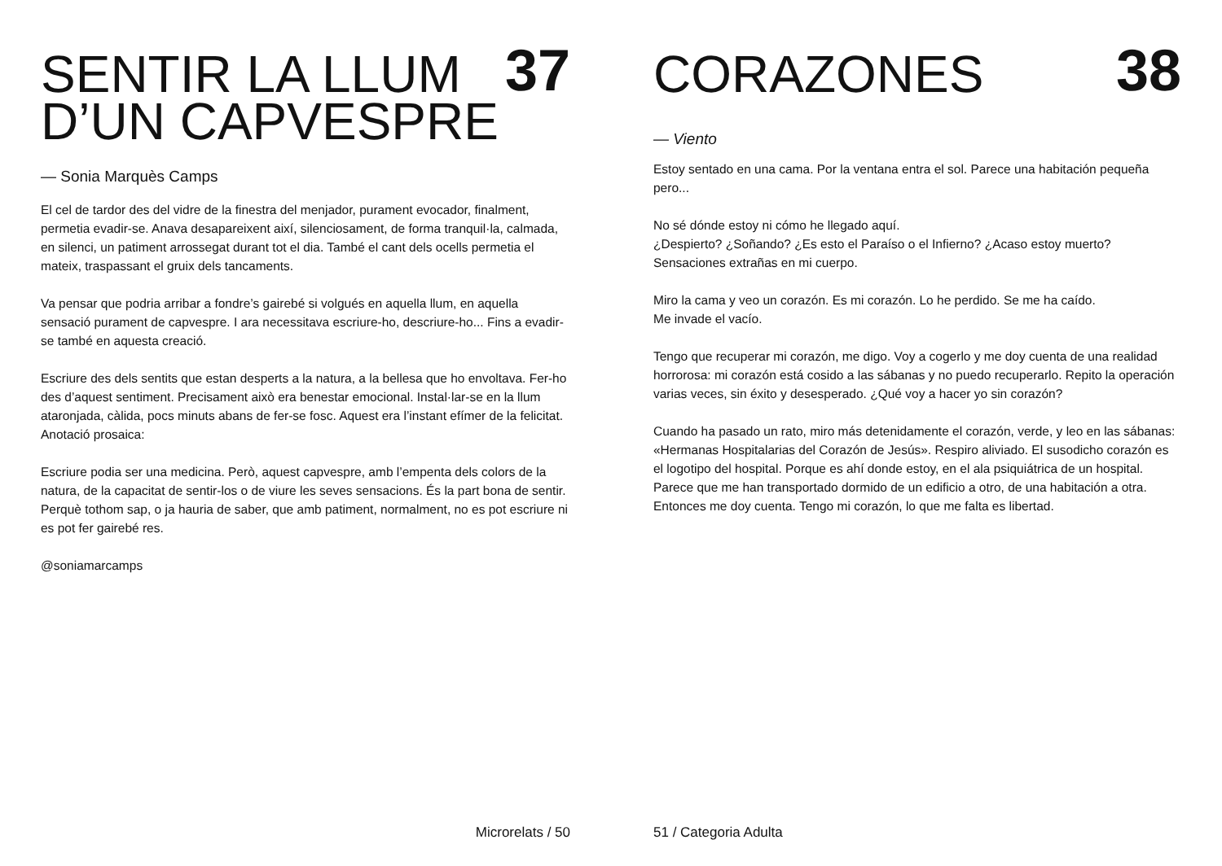SENTIR LA LLUM
D’UN CAPVESPRE
37
— Sonia Marquès Camps
El cel de tardor des del vidre de la finestra del menjador, purament evocador, finalment, permetia evadir-se. Anava desapareixent així, silenciosament, de forma tranquil·la, calmada, en silenci, un patiment arrossegat durant tot el dia. També el cant dels ocells permetia el mateix, traspassant el gruix dels tancaments.
Va pensar que podria arribar a fondre’s gairebé si volgués en aquella llum, en aquella sensació purament de capvespre. I ara necessitava escriure-ho, descriure-ho... Fins a evadir-se també en aquesta creació.
Escriure des dels sentits que estan desperts a la natura, a la bellesa que ho envoltava. Fer-ho des d’aquest sentiment. Precisament això era benestar emocional. Instal·lar-se en la llum ataronjada, càlida, pocs minuts abans de fer-se fosc. Aquest era l’instant efímer de la felicitat. Anotació prosaica:
Escriure podia ser una medicina. Però, aquest capvespre, amb l’empenta dels colors de la natura, de la capacitat de sentir-los o de viure les seves sensacions. És la part bona de sentir. Perquè tothom sap, o ja hauria de saber, que amb patiment, normalment, no es pot escriure ni es pot fer gairebé res.
@soniamarcamps
Microrelats / 50
CORAZONES
38
— Viento
Estoy sentado en una cama. Por la ventana entra el sol. Parece una habitación pequeña pero...
No sé dónde estoy ni cómo he llegado aquí.
¿Despierto? ¿Soñando? ¿Es esto el Paraíso o el Infierno? ¿Acaso estoy muerto? Sensaciones extrañas en mi cuerpo.
Miro la cama y veo un corazón. Es mi corazón. Lo he perdido. Se me ha caído.
Me invade el vacío.
Tengo que recuperar mi corazón, me digo. Voy a cogerlo y me doy cuenta de una realidad horrorosa: mi corazón está cosido a las sábanas y no puedo recuperarlo. Repito la operación varias veces, sin éxito y desesperado. ¿Qué voy a hacer yo sin corazón?
Cuando ha pasado un rato, miro más detenidamente el corazón, verde, y leo en las sábanas: «Hermanas Hospitalarias del Corazón de Jesús». Respiro aliviado. El susodicho corazón es el logotipo del hospital. Porque es ahí donde estoy, en el ala psiquiátrica de un hospital. Parece que me han transportado dormido de un edificio a otro, de una habitación a otra. Entonces me doy cuenta. Tengo mi corazón, lo que me falta es libertad.
51 / Categoria Adulta